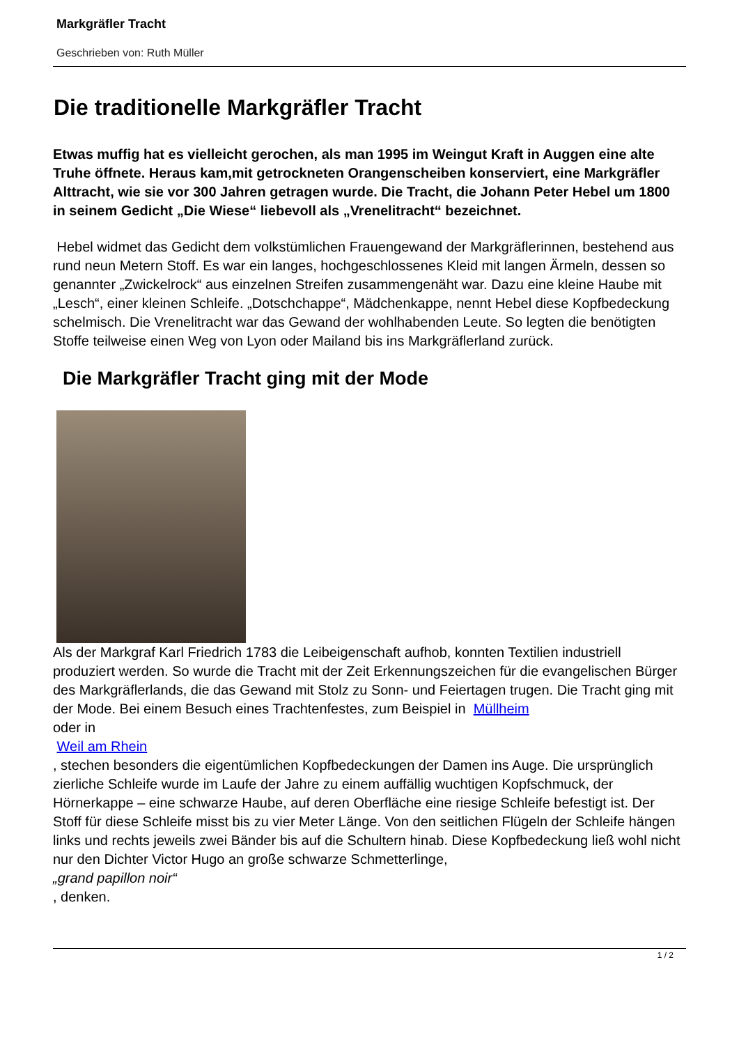Markgräfler Tracht
Geschrieben von: Ruth Müller
Die traditionelle Markgräfler Tracht
Etwas muffig hat es vielleicht gerochen, als man 1995 im Weingut Kraft in Auggen eine alte Truhe öffnete. Heraus kam,mit getrockneten Orangenscheiben konserviert, eine Markgräfler Alttracht, wie sie vor 300 Jahren getragen wurde. Die Tracht, die Johann Peter Hebel um 1800 in seinem Gedicht „Die Wiese“ liebevoll als „Vrenelitracht“ bezeichnet.
Hebel widmet das Gedicht dem volkstümlichen Frauengewand der Markgräflerinnen, bestehend aus rund neun Metern Stoff. Es war ein langes, hochgeschlossenes Kleid mit langen Ärmeln, dessen so genannter „Zwickelrock“ aus einzelnen Streifen zusammengenäht war. Dazu eine kleine Haube mit „Lesch“, einer kleinen Schleife. „Dotschchappe“, Mädchenkappe, nennt Hebel diese Kopfbedeckung schelmisch. Die Vrenelitracht war das Gewand der wohlhabenden Leute. So legten die benötigten Stoffe teilweise einen Weg von Lyon oder Mailand bis ins Markgräflerland zurück.
Die Markgräfler Tracht ging mit der Mode
Als der Markgraf Karl Friedrich 1783 die Leibeigenschaft aufhob, konnten Textilien industriell produziert werden. So wurde die Tracht mit der Zeit Erkennungszeichen für die evangelischen Bürger des Markgräflerlands, die das Gewand mit Stolz zu Sonn- und Feiertagen trugen. Die Tracht ging mit der Mode. Bei einem Besuch eines Trachtenfestes, zum Beispiel in Müllheim
oder in
Weil am Rhein
, stechen besonders die eigentümlichen Kopfbedeckungen der Damen ins Auge. Die ursprünglich zierliche Schleife wurde im Laufe der Jahre zu einem auffällig wuchtigen Kopfschmuck, der Hörnerkappe – eine schwarze Haube, auf deren Oberfläche eine riesige Schleife befestigt ist. Der Stoff für diese Schleife misst bis zu vier Meter Länge. Von den seitlichen Flügeln der Schleife hängen links und rechts jeweils zwei Bänder bis auf die Schultern hinab. Diese Kopfbedeckung ließ wohl nicht nur den Dichter Victor Hugo an große schwarze Schmetterlinge,
„grand papillon noir“
, denken.
1 / 2